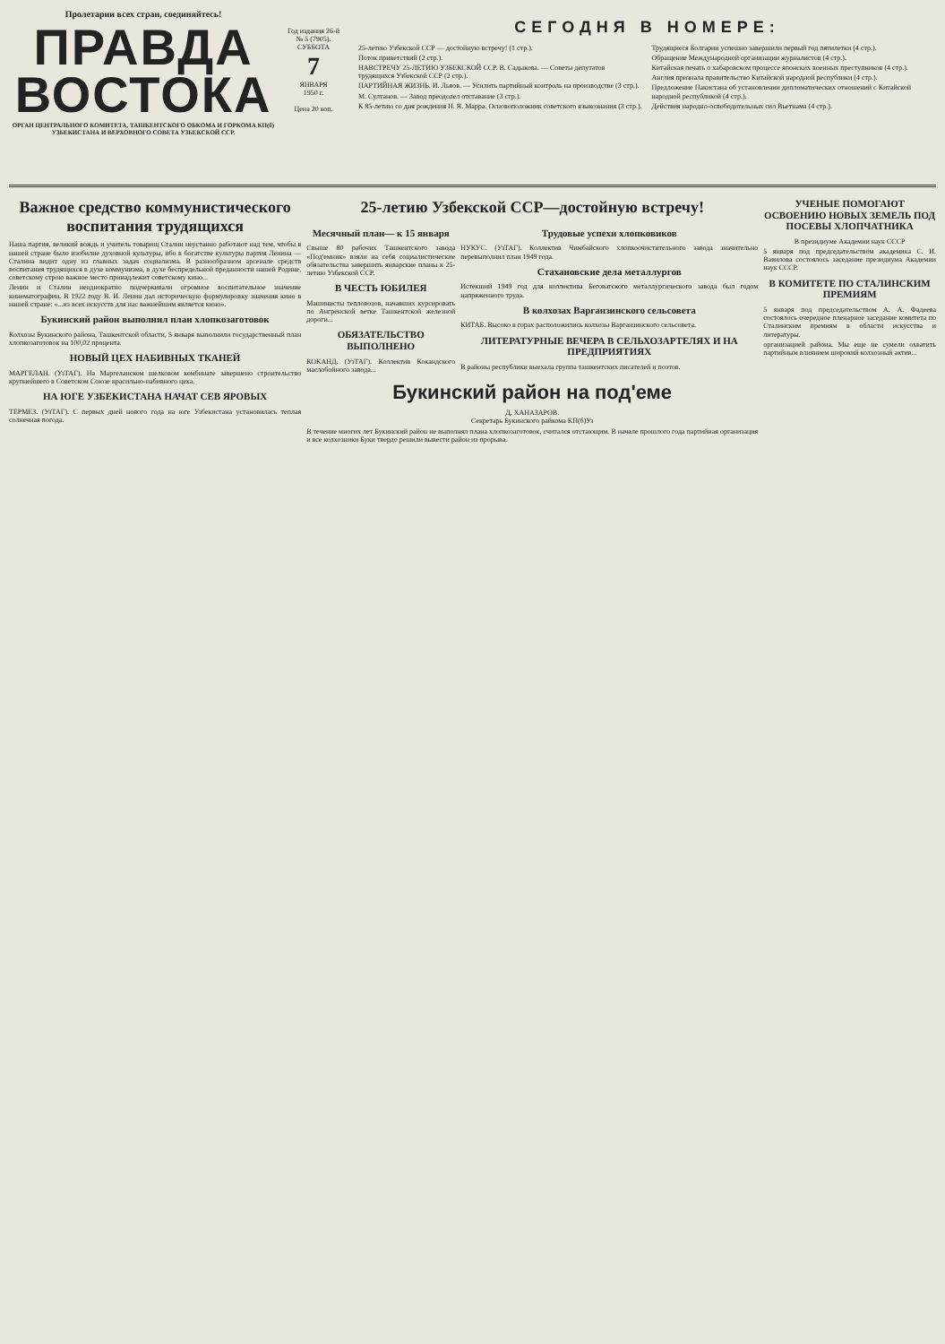Пролетарии всех стран, соединяйтесь!
ПРАВДА
ВОСТОКА
ОРГАН ЦЕНТРАЛЬНОГО КОМИТЕТА, ТАШКЕНТСКОГО ОБКОМА И ГОРКОМА КП(б) УЗБЕКИСТАНА И ВЕРХОВНОГО СОВЕТА УЗБЕКСКОЙ ССР.
Год издания 26-й
№ 5 (7905).
СУББОТА
7
ЯНВАРЯ
1950 г.
Цена 20 коп.
СЕГОДНЯ В НОМЕРЕ:
25-летию Узбекской ССР — достойную встречу! (1 стр.).
Поток приветствий (2 стр.).
НАВСТРЕЧУ 25-ЛЕТИЮ УЗБЕКСКОЙ ССР. В. Садыкова. — Советы депутатов трудящихся Узбекской ССР (2 стр.).
ПАРТИЙНАЯ ЖИЗНЬ. И. Львов. — Усилить партийный контроль на производстве (3 стр.).
М. Султанов. — Завод преодолел отставание (3 стр.).
К 85-летию со дня рождения Н. Я. Марра. Основоположник советского языкознания (3 стр.).
Трудящиеся Болгарии успешно завершили первый год пятилетки (4 стр.).
Обращение Международной организации журналистов (4 стр.).
Китайская печать о хабаровском процессе японских военных преступников (4 стр.).
Англия признала правительство Китайской народной республики (4 стр.).
Предложение Пакистана об установлении дипломатических отношений с Китайской народной республикой (4 стр.).
Действия народно-освободительных сил Вьетнама (4 стр.).
Важное средство коммунистического воспитания трудящихся
Наша партия, великий вождь и учитель товарищ Сталин неустанно работают над тем, чтобы в нашей стране было изобилие духовной культуры, ибо в богатстве культуры партия Ленина — Сталина видит одну из главных задач социализма. В разнообразном арсенале средств воспитания трудящихся в духе коммунизма, в духе беспредельной преданности нашей Родине, советскому строю важное место принадлежит советскому кино...
Ленин и Сталин неоднократно подчеркивали огромное воспитательное значение кинематографии. В 1922 году В. И. Ленин дал историческую формулировку значения кино в нашей стране: «...из всех искусств для нас важнейшим является кино».
Букинский район выполнил план хлопкозаготовок
Колхозы Букинского района, Ташкентской области, 5 января выполнили государственный план хлопкозаготовок на 100,02 процента.
НОВЫЙ ЦЕХ НАБИВНЫХ ТКАНЕЙ
МАРГЕЛАН. (УзТАГ). На Маргеланском шелковом комбинате завершено строительство крупнейшего в Советском Союзе красильно-набивного цеха.
НА ЮГЕ УЗБЕКИСТАНА НАЧАТ СЕВ ЯРОВЫХ
ТЕРМЕЗ. (УзТАГ). С первых дней нового года на юге Узбекистана установилась теплая солнечная погода.
25-летию Узбекской ССР—достойную встречу!
Месячный план— к 15 января
Свыше 80 рабочих Ташкентского завода «Под'емник» взяли на себя социалистические обязательства завершить январские планы к 25-летию Узбекской ССР.
В ЧЕСТЬ ЮБИЛЕЯ
Машинисты тепловозов, начавших курсировать по Ангренской ветке Ташкентской железной дороги...
ОБЯЗАТЕЛЬСТВО ВЫПОЛНЕНО
КОКАНД. (УзТАГ). Коллектив Кокандского маслобойного завода...
Трудовые успехи хлопковиков
НУКУС. (УзТАГ). Коллектив Чимбайского хлопкоочистительного завода значительно перевыполнил план 1949 года.
Стахановские дела металлургов
Истекший 1949 год для коллектива Беговатского металлургического завода был годом напряженного труда.
В колхозах Варганзинского сельсовета
КИТАБ. Высоко в горах расположились колхозы Варганзинского сельсовета.
ЛИТЕРАТУРНЫЕ ВЕЧЕРА В СЕЛЬХОЗАРТЕЛЯХ И НА ПРЕДПРИЯТИЯХ
В районы республики выехала группа ташкентских писателей и поэтов.
Букинский район на под'еме
Д. ХАНАЗАРОВ.
Секретарь Букинского райкома КП(б)Уз
В течение многих лет Букинский район не выполнял плана хлопкозаготовок, считался отстающим. В начале прошлого года партийная организация и все колхозники Буки твердо решили вывести район из прорыва.
УЧЕНЫЕ ПОМОГАЮТ ОСВОЕНИЮ НОВЫХ ЗЕМЕЛЬ ПОД ПОСЕВЫ ХЛОПЧАТНИКА
В президиуме Академии наук СССР
5 января под председательством академика С. И. Вавилова состоялось заседание президиума Академии наук СССР.
В КОМИТЕТЕ ПО СТАЛИНСКИМ ПРЕМИЯМ
5 января под председательством А. А. Фадеева состоялось очередное пленарное заседание комитета по Сталинским премиям в области искусства и литературы.
организацией района. Мы еще не сумели охватить партийным влиянием широкий колхозный актив...